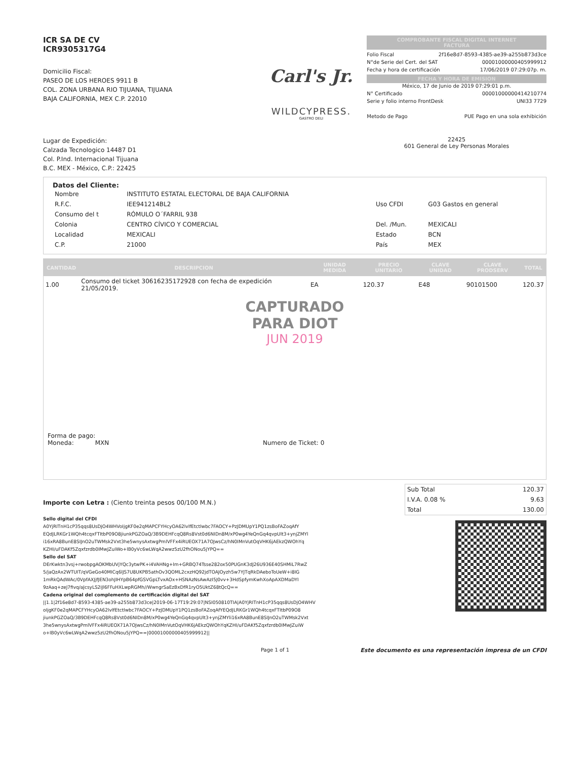ICR SA DE CV
ICR9305317G4
Domicilio Fiscal:
PASEO DE LOS HEROES 9911 B
COL. ZONA URBANA RIO TIJUANA, TIJUANA
BAJA CALIFORNIA, MEX C.P. 22010
Carl's Jr.
WILDCYPRESS.
GASTRO DELI
COMPROBANTE FISCAL DIGITAL INTERNET
FACTURA
Folio Fiscal 2f16e8d7-8593-4385-ae39-a255b873d3ce
N°de Serie del Cert. del SAT 00001000000405999912
Fecha y hora de certificación 17/06/2019 07:29:07p. m.
FECHA Y HORA DE EMISION
México, 17 de Junio de 2019 07:29:01 p.m.
N° Certificado 00001000000414210774
Serie y folio interno FrontDesk UNI33 7729
Metodo de Pago PUE Pago en una sola exhibición
Lugar de Expedición:
Calzada Tecnologico 14487 D1
Col. P.Ind. Internacional Tijuana
B.C. MEX - México, C.P.: 22425
22425
601 General de Ley Personas Morales
Datos del Cliente:
| Nombre | INSTITUTO ESTATAL ELECTORAL DE BAJA CALIFORNIA | | |
| R.F.C. | IEE941214BL2 | Uso CFDI | G03 Gastos en general |
| Consumo del t | RÓMULO O´FARRIL 938 | | |
| Colonia | CENTRO CÍVICO Y COMERCIAL | Del. /Mun. | MEXICALI |
| Localidad | MEXICALI | Estado | BCN |
| C.P. | 21000 | País | MEX |
| CANTIDAD | DESCRIPCION | UNIDAD MEDIDA | PRECIO UNITARIO | CLAVE UNIDAD | CLAVE PRODSERV | TOTAL |
| --- | --- | --- | --- | --- | --- | --- |
| 1.00 | Consumo del ticket 30616235172928 con fecha de expedición 21/05/2019. | EA | 120.37 | E48 | 90101500 | 120.37 |
CAPTURADO
PARA DIOT
JUN 2019
Forma de pago:
Moneda: MXN Numero de Ticket: 0
Importe con Letra : (Ciento treinta pesos 00/100 M.N.)
| Sub Total | 120.37 |
| I.V.A. 0.08 % | 9.63 |
| Total | 130.00 |
Sello digital del CFDI
A0YjRITnH1cP35qqs8UsDjO4WHVoIjgKF0e2qMAPCFYHcyOA62lvlfEtctlwbc7FAOCY+PzJDMUpY1PQ1zsBoFAZoqAfY EQdJLRKGr1WQh4tcqxFTItbP09O8jiunkPGZOaQ/3B9DEHFcqQ8Rs8Vst0d6NIDn8M/xP0wg4YeQnGq4qvpUlt3+ynjZMYl i16xRA8BunE8SIJnO2uTWMsk2Vxt3he5wnysAxtwgPmlVFFx4iRUEOX71A7OJwsCz/hN0IMnVutOqVHK6jAEkzQWOhYq KZHI/uFDAKf5Zqxfzrdb0IMwJZuiWo+lB0yVc6wLWqA2wwz5zU2fhONou5jYPQ==
Sello del SAT
DErKwktn3vsj+rwobpgAOKMbUVjYQc3ytwPK+i4VAHNg+lm+GRBQ74Tsse282ox50PUGnK3dJ26U936E40SHMiL7RwZ 5/jaQzAx2WTUIT/qVGeGo40MICq6lJS7U8UKPB5athOv3QOML2cxzHQ92jdTOAJOyzh5w7YJTqRkDAeboToUeW+i8IG 1mRkQAdWAc/0VpfAXJjfJEN3ohJIHYpB64pfGSVGpLTvxAOx+HSNAzNsAwAzI5J0vv+3HdSpfymKwhXoApAXDMaDYI 9zAaq+zeJ7fivq/aJcsyLS2iJl6FFuHXLwpRGMh//WwngrSaEzBxDfR1ryO5UktZ68tQcQ==
Cadena original del complemento de certificación digital del SAT
||1.1|2f16e8d7-8593-4385-ae39-a255b873d3ce|2019-06-17T19:29:07|NSI050810TIA|A0YjRITnH1cP35qqs8UsDjO4WHV oIjgKF0e2qMAPCFYHcyOA62lvlfEtctlwbc7FAOCY+PzJDMUpY1PQ1zsBoFAZoqAfYEQdJLRKGr1WQh4tcqxFTItbP09O8 jiunkPGZOaQ/3B9DEHFcqQ8Rs8Vst0d6NIDn8M/xP0wg4YeQnGq4qvpUlt3+ynjZMYli16xRA8BunE8SIJnO2uTWMsk2Vxt 3he5wnysAxtwgPmlVFFx4iRUEOX71A7OJwsCz/hN0IMnVutOqVHK6jAEkzQWOhYqKZHI/uFDAKf5Zqxfzrdb0IMwJZuiW o+lB0yVc6wLWqA2wwz5zU2fhONou5jYPQ==|00001000000405999912||
Page 1 of 1 Este documento es una representación impresa de un CFDI